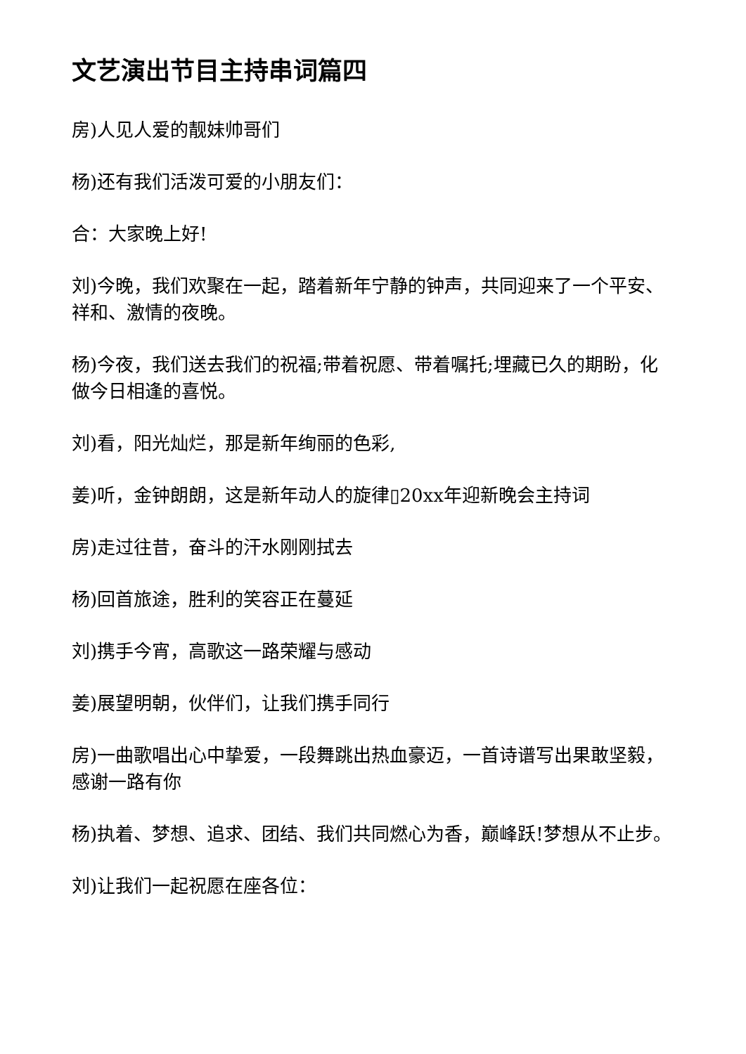文艺演出节目主持串词篇四
房)人见人爱的靓妹帅哥们
杨)还有我们活泼可爱的小朋友们：
合：大家晚上好!
刘)今晚，我们欢聚在一起，踏着新年宁静的钟声，共同迎来了一个平安、祥和、激情的夜晚。
杨)今夜，我们送去我们的祝福;带着祝愿、带着嘱托;埋藏已久的期盼，化做今日相逢的喜悦。
刘)看，阳光灿烂，那是新年绚丽的色彩,
姜)听，金钟朗朗，这是新年动人的旋律▯20xx年迎新晚会主持词
房)走过往昔，奋斗的汗水刚刚拭去
杨)回首旅途，胜利的笑容正在蔓延
刘)携手今宵，高歌这一路荣耀与感动
姜)展望明朝，伙伴们，让我们携手同行
房)一曲歌唱出心中挚爱，一段舞跳出热血豪迈，一首诗谱写出果敢坚毅，感谢一路有你
杨)执着、梦想、追求、团结、我们共同燃心为香，巅峰跃!梦想从不止步。
刘)让我们一起祝愿在座各位：